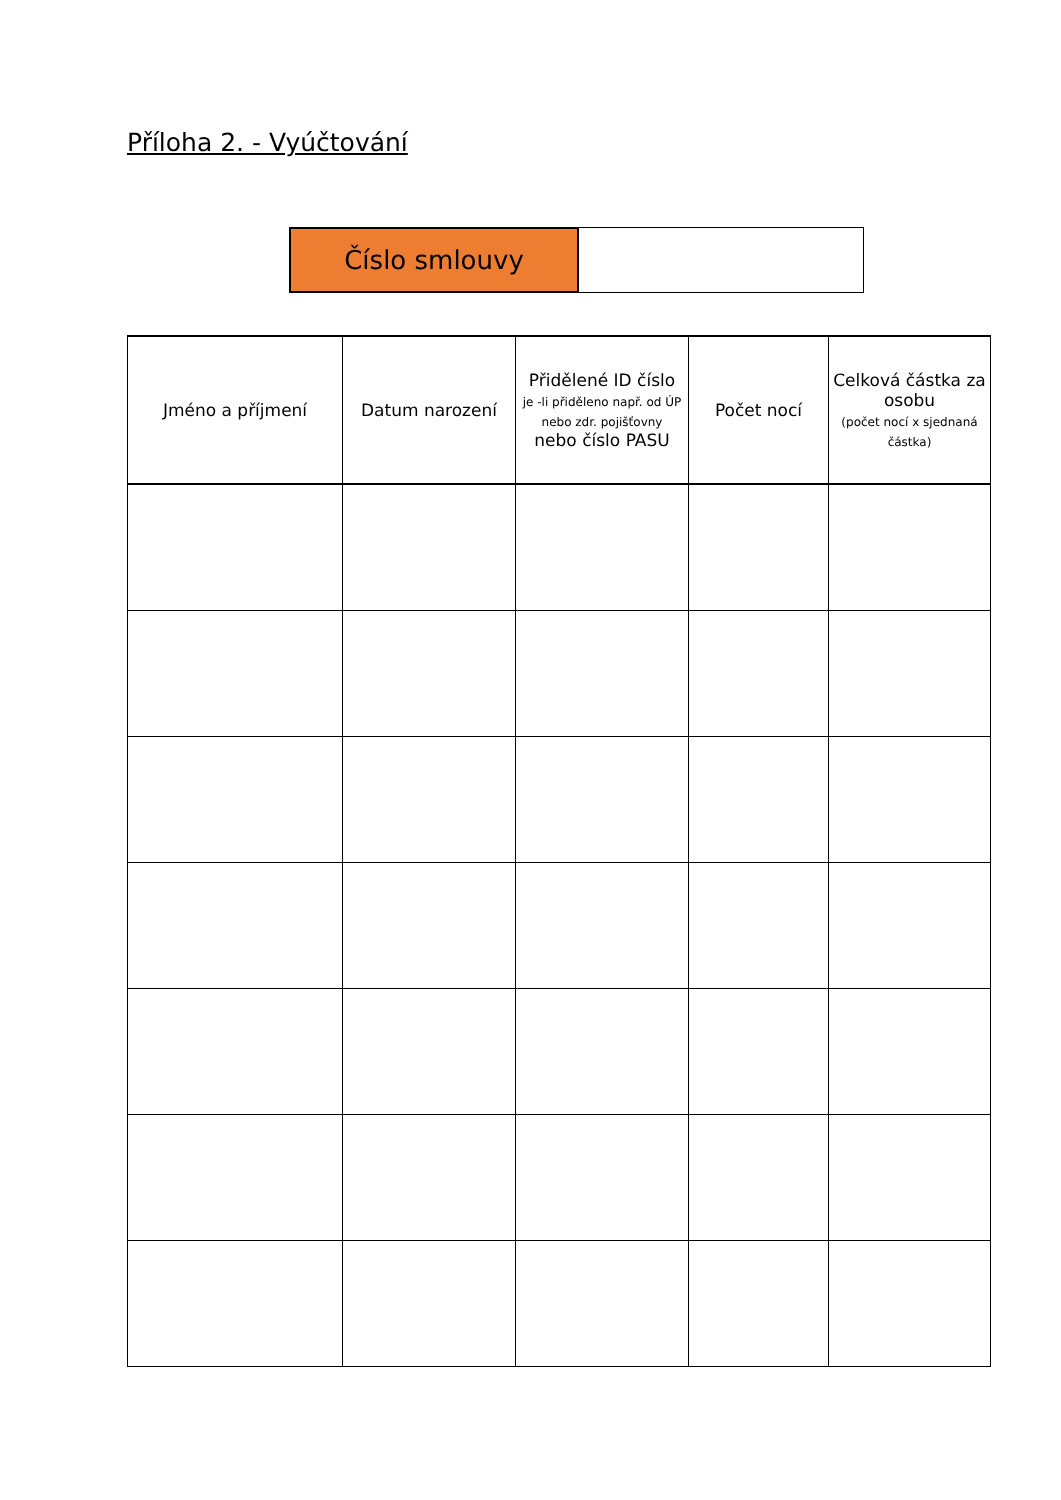Příloha 2. - Vyúčtování
Číslo smlouvy
| Jméno a příjmení | Datum narození | Přidělené ID číslo je -li přiděleno např. od ÚP nebo zdr. pojišťovny nebo číslo PASU | Počet nocí | Celková částka za osobu (počet nocí x sjednaná částka) |
| --- | --- | --- | --- | --- |